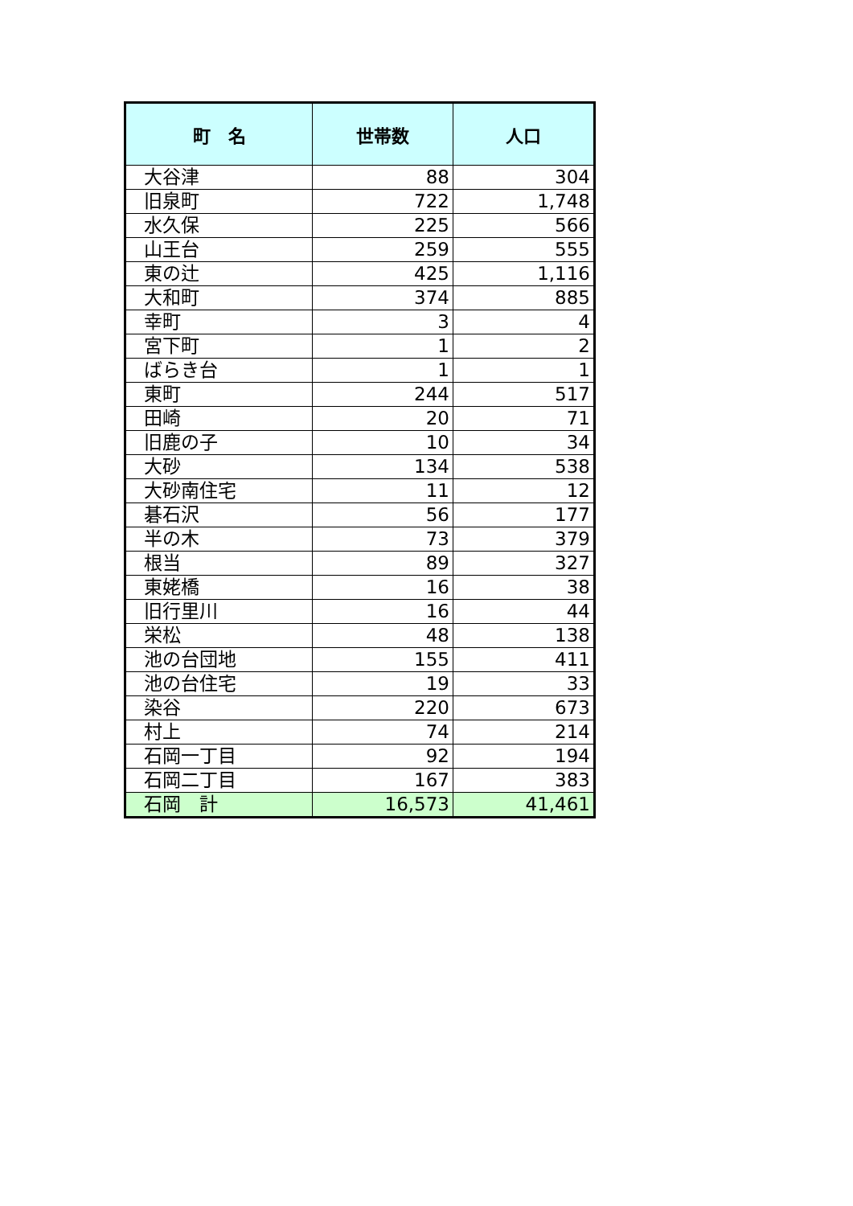| 町 名 | 世帯数 | 人口 |
| --- | --- | --- |
| 大谷津 | 88 | 304 |
| 旧泉町 | 722 | 1,748 |
| 水久保 | 225 | 566 |
| 山王台 | 259 | 555 |
| 東の辻 | 425 | 1,116 |
| 大和町 | 374 | 885 |
| 幸町 | 3 | 4 |
| 宮下町 | 1 | 2 |
| ばらき台 | 1 | 1 |
| 東町 | 244 | 517 |
| 田崎 | 20 | 71 |
| 旧鹿の子 | 10 | 34 |
| 大砂 | 134 | 538 |
| 大砂南住宅 | 11 | 12 |
| 碁石沢 | 56 | 177 |
| 半の木 | 73 | 379 |
| 根当 | 89 | 327 |
| 東姥橋 | 16 | 38 |
| 旧行里川 | 16 | 44 |
| 栄松 | 48 | 138 |
| 池の台団地 | 155 | 411 |
| 池の台住宅 | 19 | 33 |
| 染谷 | 220 | 673 |
| 村上 | 74 | 214 |
| 石岡一丁目 | 92 | 194 |
| 石岡二丁目 | 167 | 383 |
| 石岡 計 | 16,573 | 41,461 |